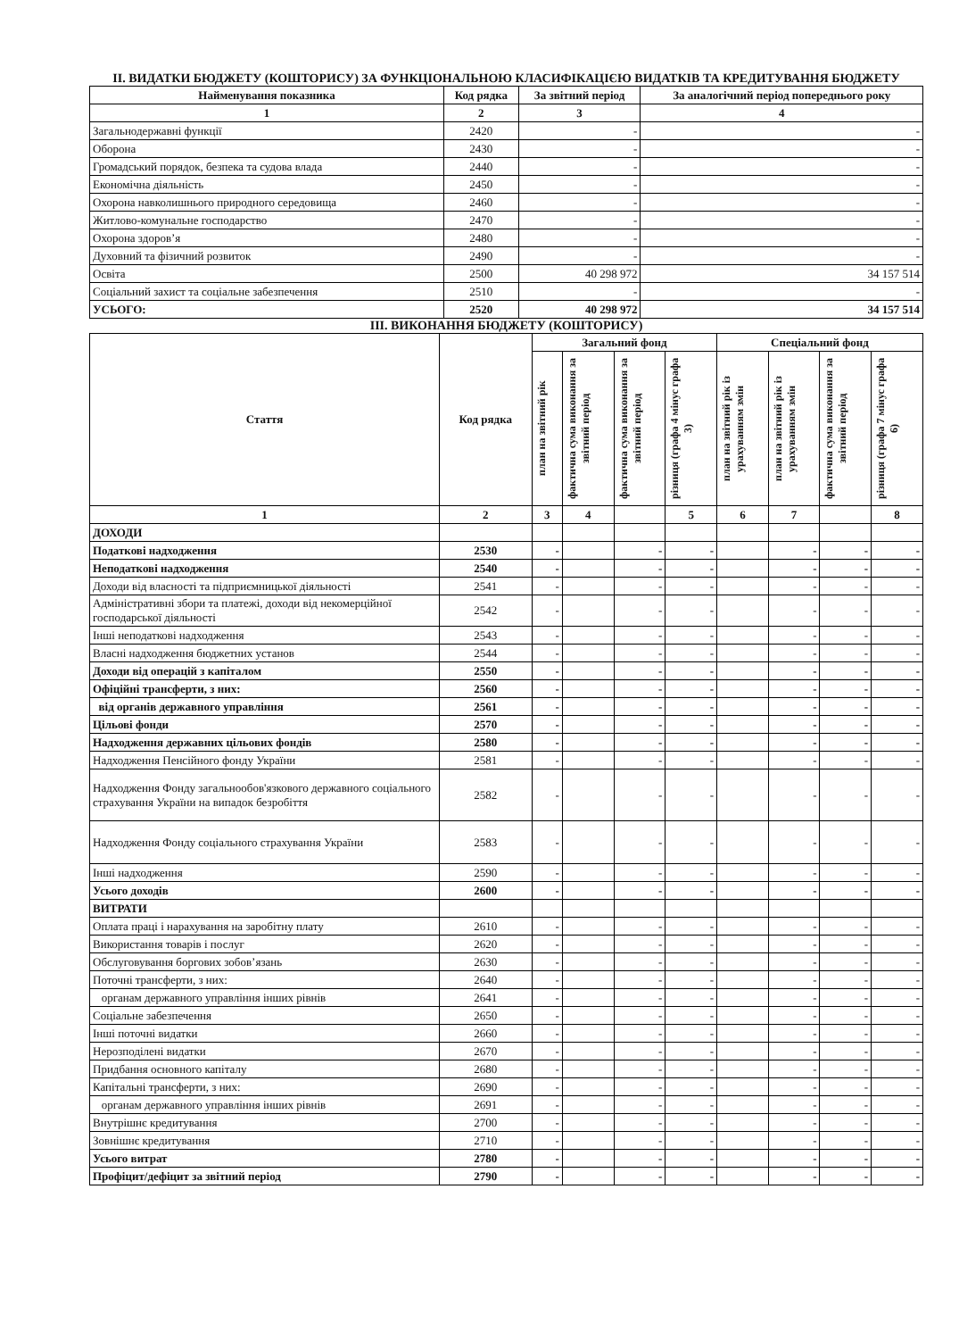ІІ. ВИДАТКИ БЮДЖЕТУ (КОШТОРИСУ) ЗА ФУНКЦІОНАЛЬНОЮ КЛАСИФІКАЦІЄЮ ВИДАТКІВ ТА КРЕДИТУВАННЯ БЮДЖЕТУ
| Найменування показника | Код рядка | За звітний період | За аналогічний період попереднього року |
| --- | --- | --- | --- |
| 1 | 2 | 3 | 4 |
| Загальнодержавні функції | 2420 | - | - |
| Оборона | 2430 | - | - |
| Громадський порядок, безпека та судова влада | 2440 | - | - |
| Економічна діяльність | 2450 | - | - |
| Охорона навколишнього природного середовища | 2460 | - | - |
| Житлово-комунальне господарство | 2470 | - | - |
| Охорона здоров’я | 2480 | - | - |
| Духовний та фізичний розвиток | 2490 | - | - |
| Освіта | 2500 | 40 298 972 | 34 157 514 |
| Соціальний захист та соціальне забезпечення | 2510 | - | - |
| УСЬОГО: | 2520 | 40 298 972 | 34 157 514 |
ІІІ. ВИКОНАННЯ БЮДЖЕТУ (КОШТОРИСУ)
| Стаття | Код рядка | Загальний фонд | | | | Спеціальний фонд | | | |
| --- | --- | --- | --- | --- | --- | --- | --- | --- | --- |
| | | план на звітний рік | фактична сума виконання за звітний період | фактична сума виконання за звітний період | різниця (графа 4 мінус графа 3) | план на звітний рік із урахуванням змін | план на звітний рік із урахуванням змін | фактична сума виконання за звітний період | різниця (графа 7 мінус графа 6) |
| 1 | 2 | 3 | 4 | | 5 | 6 | 7 | | 8 |
| ДОХОДИ | | | | | | | | | |
| Податкові надходження | 2530 | - | | - | - | | - | - | - |
| Неподаткові надходження | 2540 | - | | - | - | | - | - | - |
| Доходи від власності та підприємницької діяльності | 2541 | - | | - | - | | - | - | - |
| Адміністративні збори та платежі, доходи від некомерційної господарської діяльності | 2542 | - | | - | - | | - | - | - |
| Інші неподаткові надходження | 2543 | - | | - | - | | - | - | - |
| Власні надходження бюджетних установ | 2544 | - | | - | - | | - | - | - |
| Доходи від операцій з капіталом | 2550 | - | | - | - | | - | - | - |
| Офіційні трансферти, з них: | 2560 | - | | - | - | | - | - | - |
| від органів державного управління | 2561 | - | | - | - | | - | - | - |
| Цільові фонди | 2570 | - | | - | - | | - | - | - |
| Надходження державних цільових фондів | 2580 | - | | - | - | | - | - | - |
| Надходження Пенсійного фонду України | 2581 | - | | - | - | | - | - | - |
| Надходження Фонду загальнообов'язкового державного соціального страхування України на випадок безробіття | 2582 | - | | - | - | | - | - | - |
| Надходження Фонду соціального страхування України | 2583 | - | | - | - | | - | - | - |
| Інші надходження | 2590 | - | | - | - | | - | - | - |
| Усього доходів | 2600 | - | | - | - | | - | - | - |
| ВИТРАТИ | | | | | | | | | |
| Оплата праці і нарахування на заробітну плату | 2610 | - | | - | - | | - | - | - |
| Використання товарів і послуг | 2620 | - | | - | - | | - | - | - |
| Обслуговування боргових зобов’язань | 2630 | - | | - | - | | - | - | - |
| Поточні трансферти, з них: | 2640 | - | | - | - | | - | - | - |
| органам державного управління інших рівнів | 2641 | - | | - | - | | - | - | - |
| Соціальне забезпечення | 2650 | - | | - | - | | - | - | - |
| Інші поточні видатки | 2660 | - | | - | - | | - | - | - |
| Нерозподілені видатки | 2670 | - | | - | - | | - | - | - |
| Придбання основного капіталу | 2680 | - | | - | - | | - | - | - |
| Капітальні трансферти, з них: | 2690 | - | | - | - | | - | - | - |
| органам державного управління інших рівнів | 2691 | - | | - | - | | - | - | - |
| Внутрішнє кредитування | 2700 | - | | - | - | | - | - | - |
| Зовнішнє кредитування | 2710 | - | | - | - | | - | - | - |
| Усього витрат | 2780 | - | | - | - | | - | - | - |
| Профіцит/дефіцит за звітний період | 2790 | - | | - | - | | - | - | - |